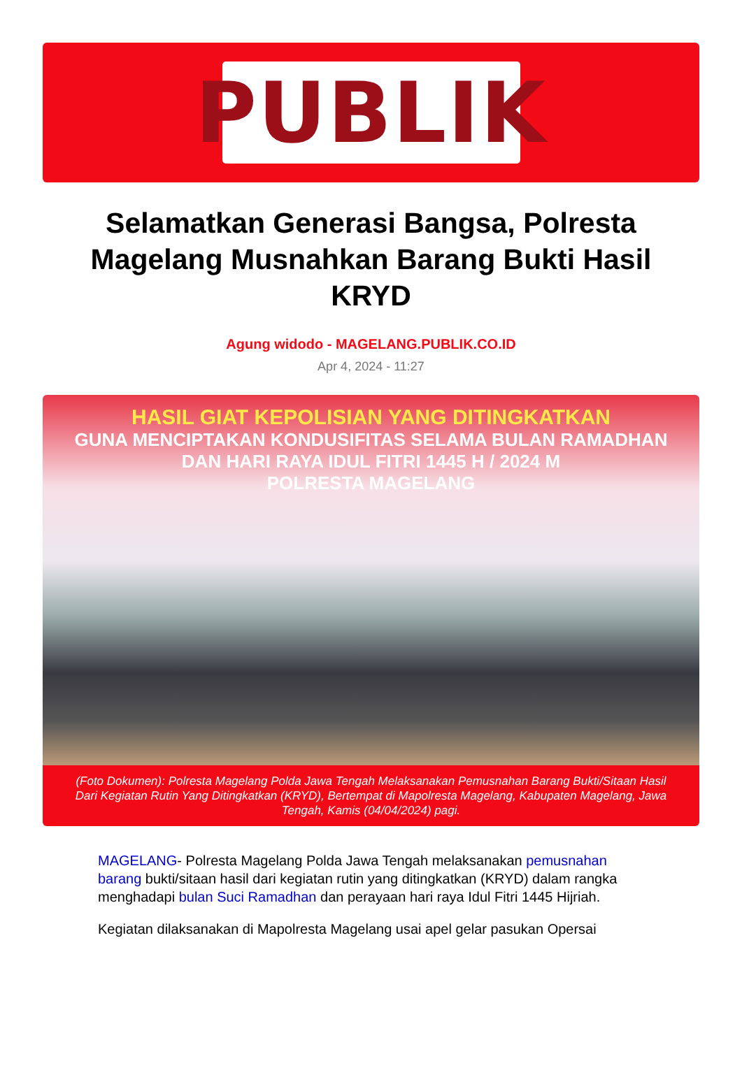PUBLIK
Selamatkan Generasi Bangsa, Polresta Magelang Musnahkan Barang Bukti Hasil KRYD
Agung widodo - MAGELANG.PUBLIK.CO.ID
Apr 4, 2024 - 11:27
HASIL GIAT KEPOLISIAN YANG DITINGKATKAN
GUNA MENCIPTAKAN KONDUSIFITAS SELAMA BULAN RAMADHAN
DAN HARI RAYA IDUL FITRI 1445 H / 2024 M
POLRESTA MAGELANG
(Foto Dokumen): Polresta Magelang Polda Jawa Tengah Melaksanakan Pemusnahan Barang Bukti/Sitaan Hasil Dari Kegiatan Rutin Yang Ditingkatkan (KRYD), Bertempat di Mapolresta Magelang, Kabupaten Magelang, Jawa Tengah, Kamis (04/04/2024) pagi.
MAGELANG- Polresta Magelang Polda Jawa Tengah melaksanakan pemusnahan barang bukti/sitaan hasil dari kegiatan rutin yang ditingkatkan (KRYD) dalam rangka menghadapi bulan Suci Ramadhan dan perayaan hari raya Idul Fitri 1445 Hijriah.
Kegiatan dilaksanakan di Mapolresta Magelang usai apel gelar pasukan Opersai